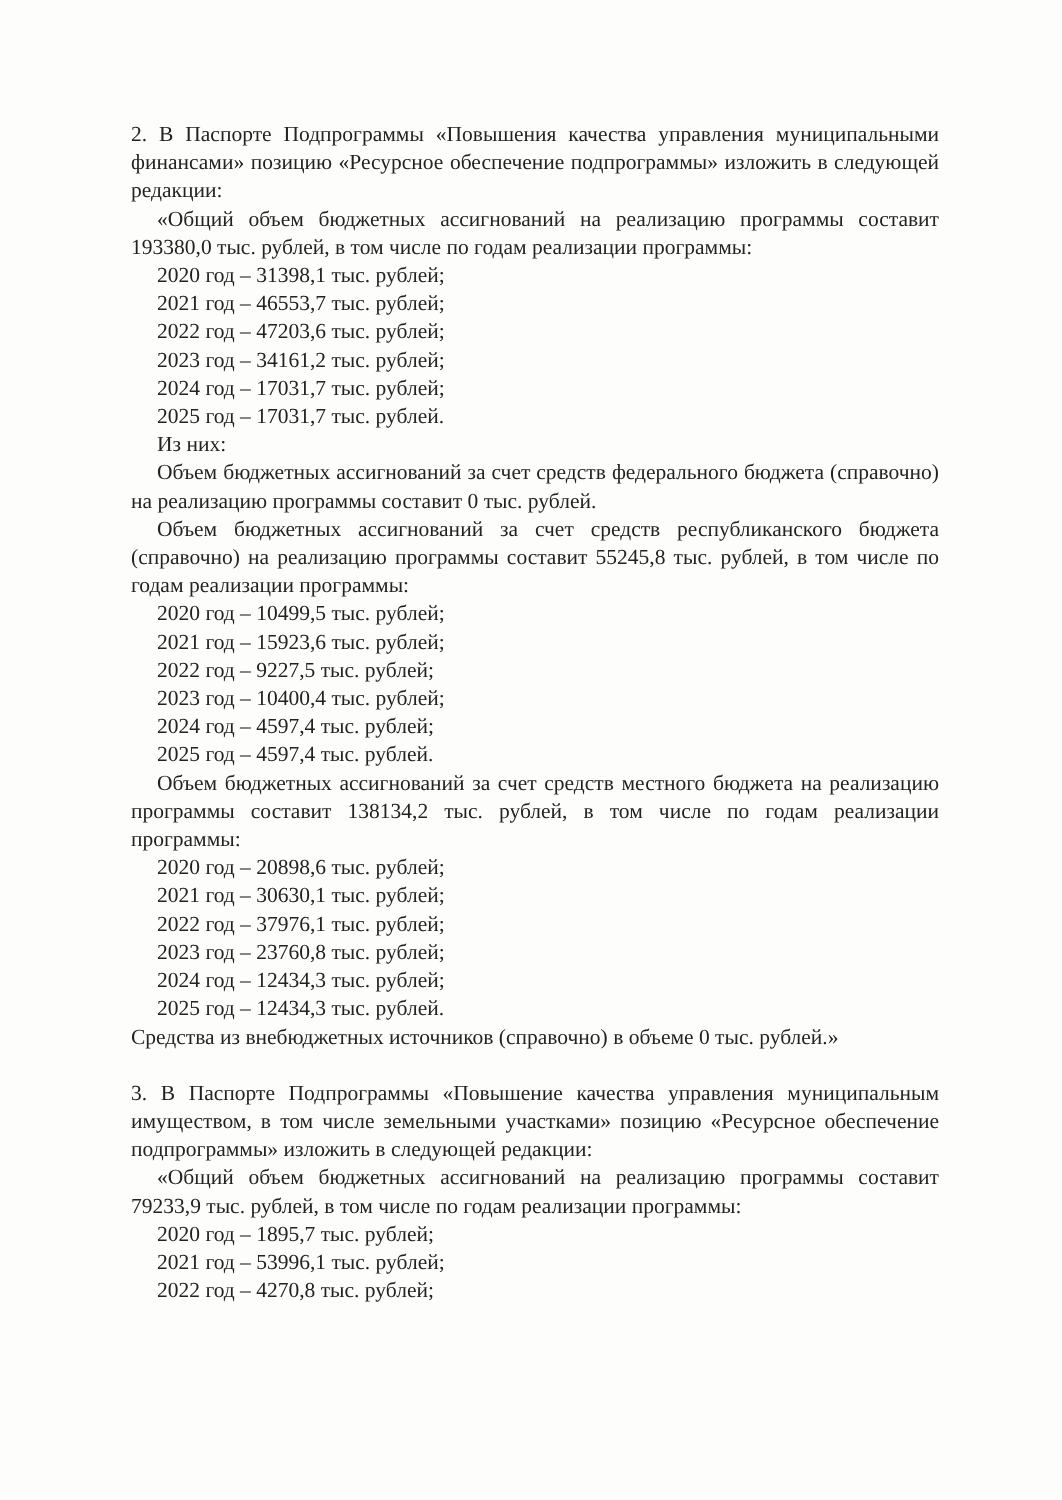2. В Паспорте Подпрограммы «Повышения качества управления муниципальными финансами» позицию «Ресурсное обеспечение подпрограммы» изложить в следующей редакции:
«Общий объем бюджетных ассигнований на реализацию программы составит 193380,0 тыс. рублей, в том числе по годам реализации программы:
2020 год – 31398,1 тыс. рублей;
2021 год – 46553,7 тыс. рублей;
2022 год – 47203,6 тыс. рублей;
2023 год – 34161,2 тыс. рублей;
2024 год – 17031,7 тыс. рублей;
2025 год – 17031,7 тыс. рублей.
Из них:
Объем бюджетных ассигнований за счет средств федерального бюджета (справочно) на реализацию программы составит 0 тыс. рублей.
Объем бюджетных ассигнований за счет средств республиканского бюджета (справочно) на реализацию программы составит 55245,8 тыс. рублей, в том числе по годам реализации программы:
2020 год – 10499,5 тыс. рублей;
2021 год – 15923,6 тыс. рублей;
2022 год – 9227,5 тыс. рублей;
2023 год – 10400,4 тыс. рублей;
2024 год – 4597,4 тыс. рублей;
2025 год – 4597,4 тыс. рублей.
Объем бюджетных ассигнований за счет средств местного бюджета на реализацию программы составит 138134,2 тыс. рублей, в том числе по годам реализации программы:
2020 год – 20898,6 тыс. рублей;
2021 год – 30630,1 тыс. рублей;
2022 год – 37976,1 тыс. рублей;
2023 год – 23760,8 тыс. рублей;
2024 год – 12434,3 тыс. рублей;
2025 год – 12434,3 тыс. рублей.
Средства из внебюджетных источников (справочно) в объеме 0 тыс. рублей.»
3. В Паспорте Подпрограммы «Повышение качества управления муниципальным имуществом, в том числе земельными участками» позицию «Ресурсное обеспечение подпрограммы» изложить в следующей редакции:
«Общий объем бюджетных ассигнований на реализацию программы составит 79233,9 тыс. рублей, в том числе по годам реализации программы:
2020 год – 1895,7 тыс. рублей;
2021 год – 53996,1 тыс. рублей;
2022 год – 4270,8 тыс. рублей;